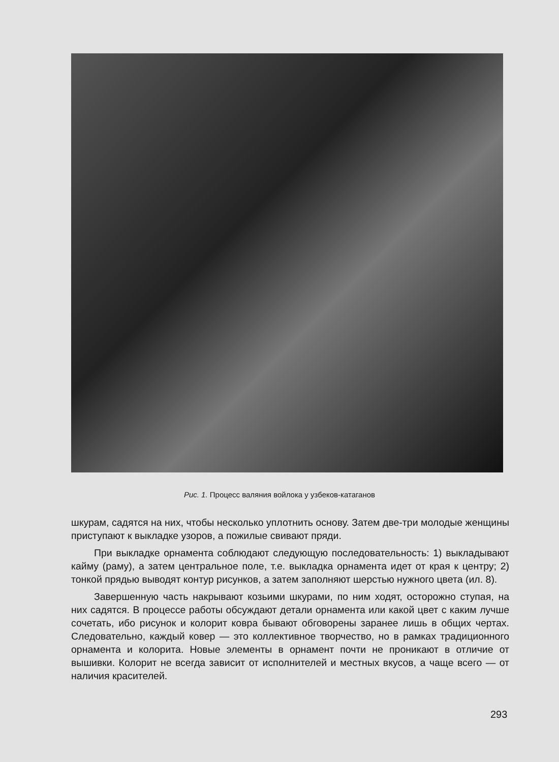Рис. 1. Процесс валяния войлока у узбеков-катаганов
шкурам, садятся на них, чтобы несколько уплотнить основу. Затем две-три молодые женщины приступают к выкладке узоров, а пожилые свивают пряди.
При выкладке орнамента соблюдают следующую последовательность: 1) выкладывают кайму (раму), а затем центральное поле, т.е. выкладка орнамента идет от края к центру; 2) тонкой прядью выводят контур рисунков, а затем заполняют шерстью нужного цвета (ил. 8).
Завершенную часть накрывают козьими шкурами, по ним ходят, осторожно ступая, на них садятся. В процессе работы обсуждают детали орнамента или какой цвет с каким лучше сочетать, ибо рисунок и колорит ковра бывают обговорены заранее лишь в общих чертах. Следовательно, каждый ковер — это коллективное творчество, но в рамках традиционного орнамента и колорита. Новые элементы в орнамент почти не проникают в отличие от вышивки. Колорит не всегда зависит от исполнителей и местных вкусов, а чаще всего — от наличия красителей.
293